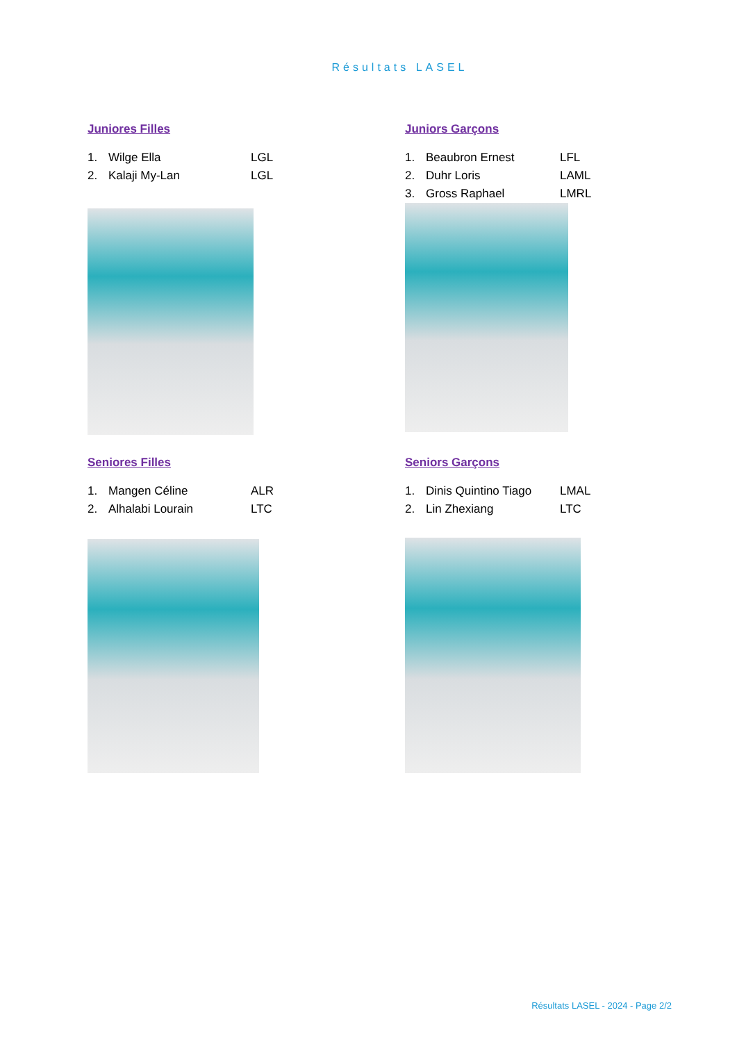Résultats LASEL
Juniores Filles
1. Wilge Ella LGL
2. Kalaji My-Lan LGL
Juniors Garçons
1. Beaubron Ernest LFL
2. Duhr Loris LAML
3. Gross Raphael LMRL
Seniores Filles
1. Mangen Céline ALR
2. Alhalabi Lourain LTC
Seniors Garçons
1. Dinis Quintino Tiago LMAL
2. Lin Zhexiang LTC
Résultats LASEL - 2024 - Page 2/2